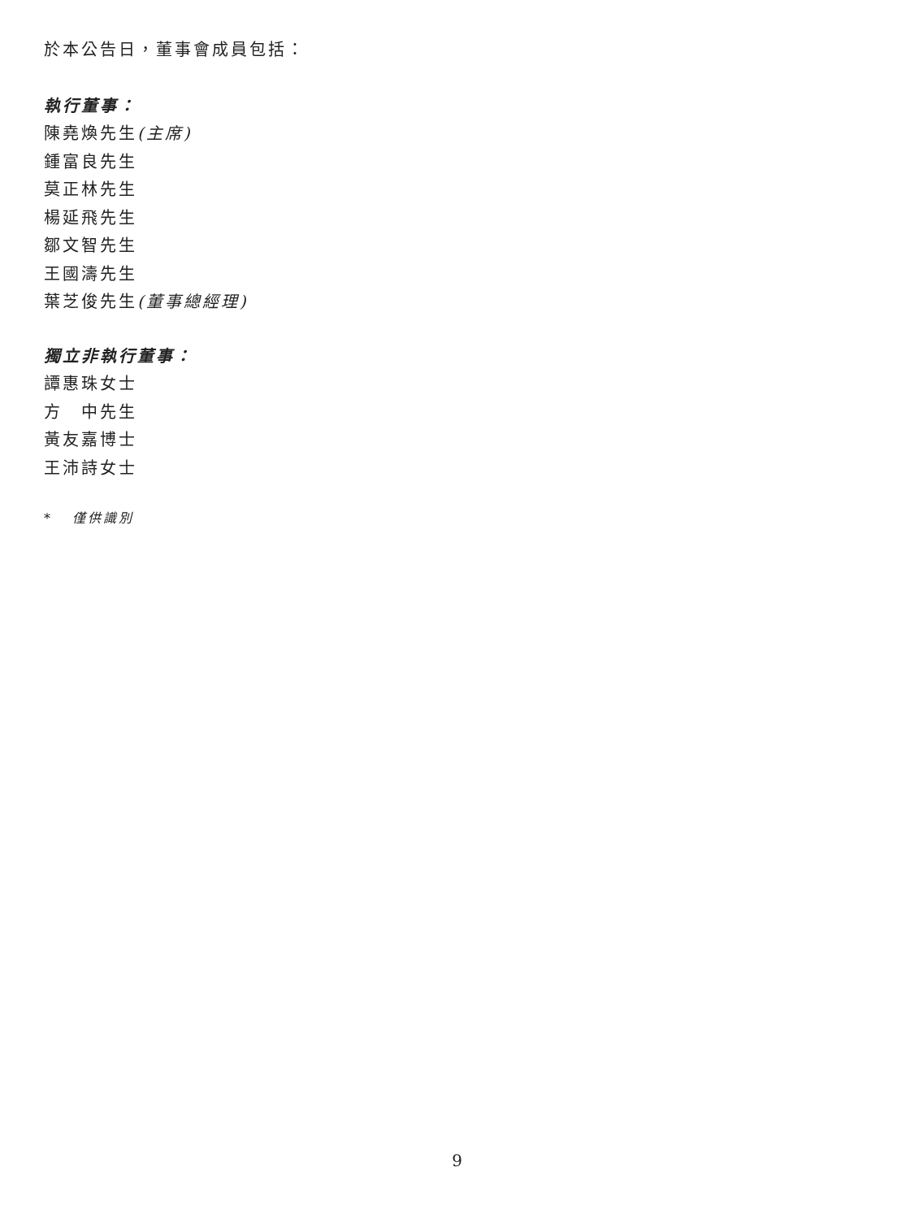於本公告日，董事會成員包括：
執行董事：
陳堯煥先生(主席)
鍾富良先生
莫正林先生
楊延飛先生
鄒文智先生
王國濤先生
葉芝俊先生(董事總經理)
獨立非執行董事：
譚惠珠女士
方　中先生
黃友嘉博士
王沛詩女士
* 僅供識別
9